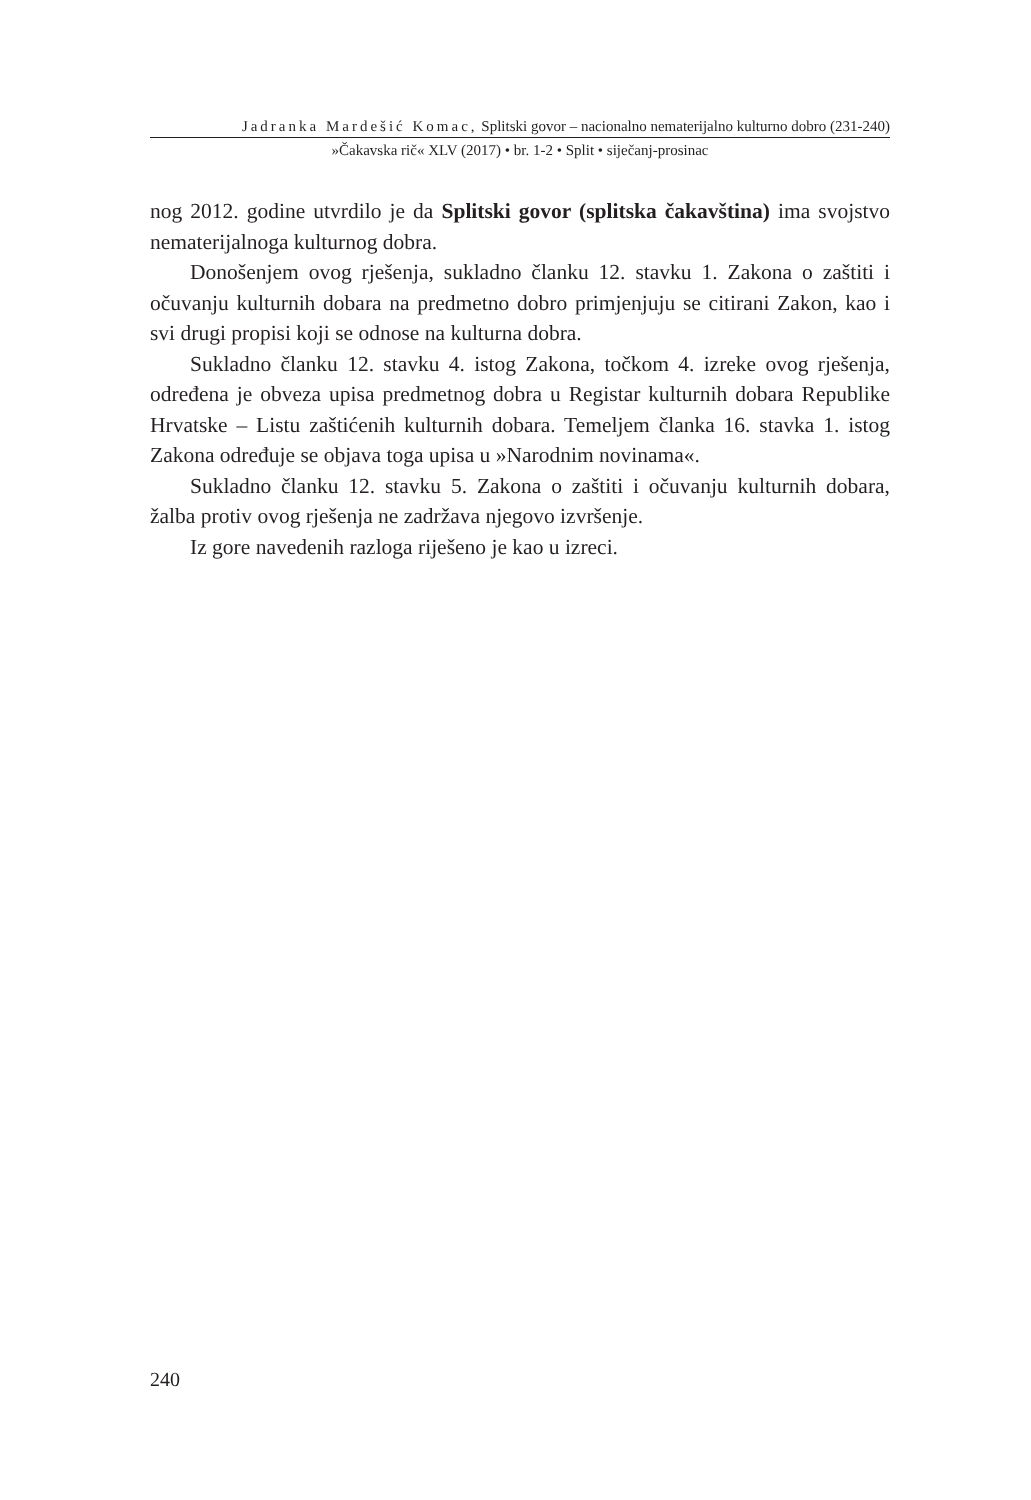Jadranka Mardešić Komac, Splitski govor – nacionalno nematerijalno kulturno dobro (231-240)
»Čakavska rič« XLV (2017) • br. 1-2 • Split • siječanj-prosinac
nog 2012. godine utvrdilo je da Splitski govor (splitska čakavština) ima svojstvo nematerijalnoga kulturnog dobra.
Donošenjem ovog rješenja, sukladno članku 12. stavku 1. Zakona o zaštiti i očuvanju kulturnih dobara na predmetno dobro primjenjuju se citirani Zakon, kao i svi drugi propisi koji se odnose na kulturna dobra.
Sukladno članku 12. stavku 4. istog Zakona, točkom 4. izreke ovog rješenja, određena je obveza upisa predmetnog dobra u Registar kulturnih dobara Republike Hrvatske – Listu zaštićenih kulturnih dobara. Temeljem članka 16. stavka 1. istog Zakona određuje se objava toga upisa u »Narodnim novinama«.
Sukladno članku 12. stavku 5. Zakona o zaštiti i očuvanju kulturnih dobara, žalba protiv ovog rješenja ne zadržava njegovo izvršenje.
Iz gore navedenih razloga riješeno je kao u izreci.
240